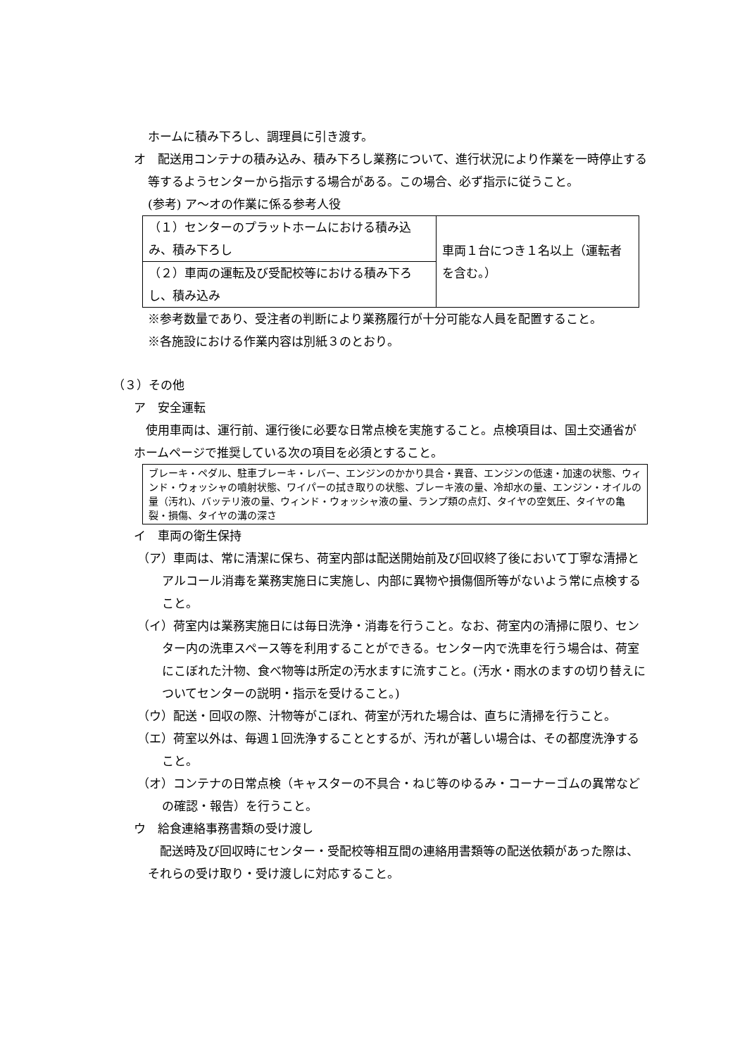ホームに積み下ろし、調理員に引き渡す。
オ　配送用コンテナの積み込み、積み下ろし業務について、進行状況により作業を一時停止する等するようセンターから指示する場合がある。この場合、必ず指示に従うこと。
(参考) ア～オの作業に係る参考人役
| （１）センターのプラットホームにおける積み込み、積み下ろし | 車両１台につき１名以上（運転者を含む。） |
| （２）車両の運転及び受配校等における積み下ろし、積み込み | |
※参考数量であり、受注者の判断により業務履行が十分可能な人員を配置すること。
※各施設における作業内容は別紙３のとおり。
（３）その他
ア　安全運転
　使用車両は、運行前、運行後に必要な日常点検を実施すること。点検項目は、国土交通省がホームページで推奨している次の項目を必須とすること。
ブレーキ・ペダル、駐車ブレーキ・レバー、エンジンのかかり具合・異音、エンジンの低速・加速の状態、ウィンド・ウォッシャの噴射状態、ワイパーの拭き取りの状態、ブレーキ液の量、冷却水の量、エンジン・オイルの量（汚れ)、バッテリ液の量、ウィンド・ウォッシャ液の量、ランプ類の点灯、タイヤの空気圧、タイヤの亀裂・損傷、タイヤの溝の深さ
イ　車両の衛生保持
（ア）車両は、常に清潔に保ち、荷室内部は配送開始前及び回収終了後において丁寧な清掃とアルコール消毒を業務実施日に実施し、内部に異物や損傷個所等がないよう常に点検すること。
（イ）荷室内は業務実施日には毎日洗浄・消毒を行うこと。なお、荷室内の清掃に限り、センター内の洗車スペース等を利用することができる。センター内で洗車を行う場合は、荷室にこぼれた汁物、食べ物等は所定の汚水ますに流すこと。(汚水・雨水のますの切り替えについてセンターの説明・指示を受けること。)
（ウ）配送・回収の際、汁物等がこぼれ、荷室が汚れた場合は、直ちに清掃を行うこと。
（エ）荷室以外は、毎週１回洗浄することとするが、汚れが著しい場合は、その都度洗浄すること。
（オ）コンテナの日常点検（キャスターの不具合・ねじ等のゆるみ・コーナーゴムの異常などの確認・報告）を行うこと。
ウ　給食連絡事務書類の受け渡し
　配送時及び回収時にセンター・受配校等相互間の連絡用書類等の配送依頼があった際は、それらの受け取り・受け渡しに対応すること。